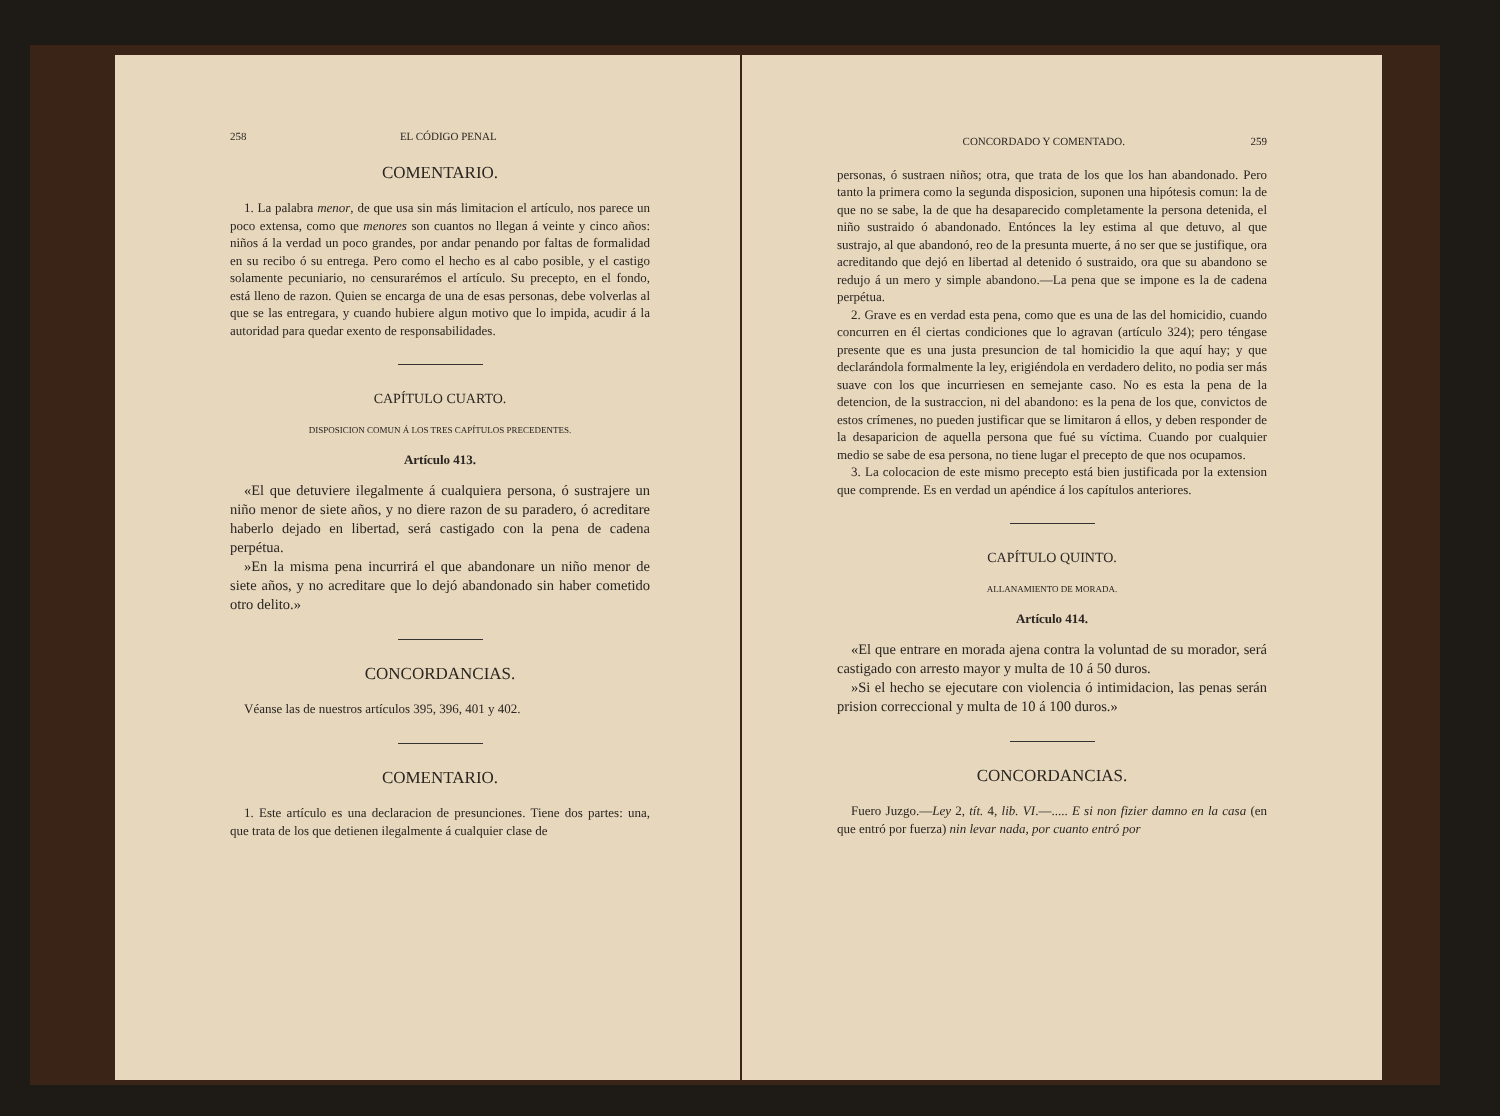258 EL CÓDIGO PENAL
COMENTARIO.
1. La palabra menor, de que usa sin más limitacion el artículo, nos parece un poco extensa, como que menores son cuantos no llegan á veinte y cinco años: niños á la verdad un poco grandes, por andar penando por faltas de formalidad en su recibo ó su entrega. Pero como el hecho es al cabo posible, y el castigo solamente pecuniario, no censurarémos el artículo. Su precepto, en el fondo, está lleno de razon. Quien se encarga de una de esas personas, debe volverlas al que se las entregara, y cuando hubiere algun motivo que lo impida, acudir á la autoridad para quedar exento de responsabilidades.
CAPÍTULO CUARTO.
DISPOSICION COMUN Á LOS TRES CAPÍTULOS PRECEDENTES.
Artículo 413.
«El que detuviere ilegalmente á cualquiera persona, ó sustrajere un niño menor de siete años, y no diere razon de su paradero, ó acreditare haberlo dejado en libertad, será castigado con la pena de cadena perpétua.
»En la misma pena incurrirá el que abandonare un niño menor de siete años, y no acreditare que lo dejó abandonado sin haber cometido otro delito.»
CONCORDANCIAS.
Véanse las de nuestros artículos 395, 396, 401 y 402.
COMENTARIO.
1. Este artículo es una declaracion de presunciones. Tiene dos partes: una, que trata de los que detienen ilegalmente á cualquier clase de
CONCORDADO Y COMENTADO. 259
personas, ó sustraen niños; otra, que trata de los que los han abandonado. Pero tanto la primera como la segunda disposicion, suponen una hipótesis comun: la de que no se sabe, la de que ha desaparecido completamente la persona detenida, el niño sustraido ó abandonado. Entónces la ley estima al que detuvo, al que sustrajo, al que abandonó, reo de la presunta muerte, á no ser que se justifique, ora acreditando que dejó en libertad al detenido ó sustraido, ora que su abandono se redujo á un mero y simple abandono.—La pena que se impone es la de cadena perpétua.
2. Grave es en verdad esta pena, como que es una de las del homicidio, cuando concurren en él ciertas condiciones que lo agravan (artículo 324); pero téngase presente que es una justa presuncion de tal homicidio la que aquí hay; y que declarándola formalmente la ley, erigiéndola en verdadero delito, no podia ser más suave con los que incurriesen en semejante caso. No es esta la pena de la detencion, de la sustraccion, ni del abandono: es la pena de los que, convictos de estos crímenes, no pueden justificar que se limitaron á ellos, y deben responder de la desaparicion de aquella persona que fué su víctima. Cuando por cualquier medio se sabe de esa persona, no tiene lugar el precepto de que nos ocupamos.
3. La colocacion de este mismo precepto está bien justificada por la extension que comprende. Es en verdad un apéndice á los capítulos anteriores.
CAPÍTULO QUINTO.
ALLANAMIENTO DE MORADA.
Artículo 414.
«El que entrare en morada ajena contra la voluntad de su morador, será castigado con arresto mayor y multa de 10 á 50 duros.
»Si el hecho se ejecutare con violencia ó intimidacion, las penas serán prision correccional y multa de 10 á 100 duros.»
CONCORDANCIAS.
Fuero Juzgo.—Ley 2, tít. 4, lib. VI.—..... E si non fizier damno en la casa (en que entró por fuerza) nin levar nada, por cuanto entró por